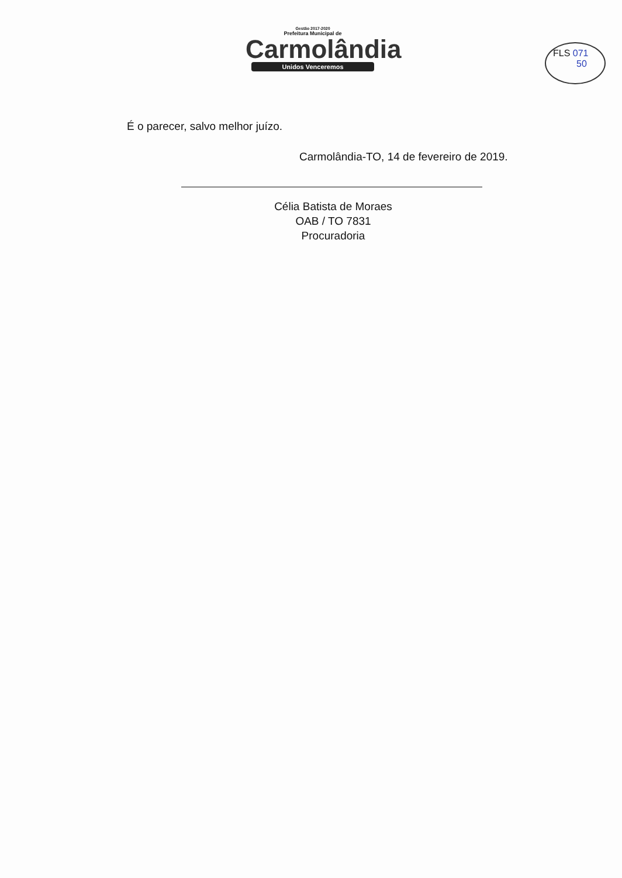Gestão 2017-2020
Prefeitura Municipal de
Carmolândia
Unidos Venceremos
FLS 071
50
É o parecer, salvo melhor juízo.
Carmolândia-TO, 14 de fevereiro de 2019.
Célia Batista de Moraes
OAB / TO 7831
Procuradoria